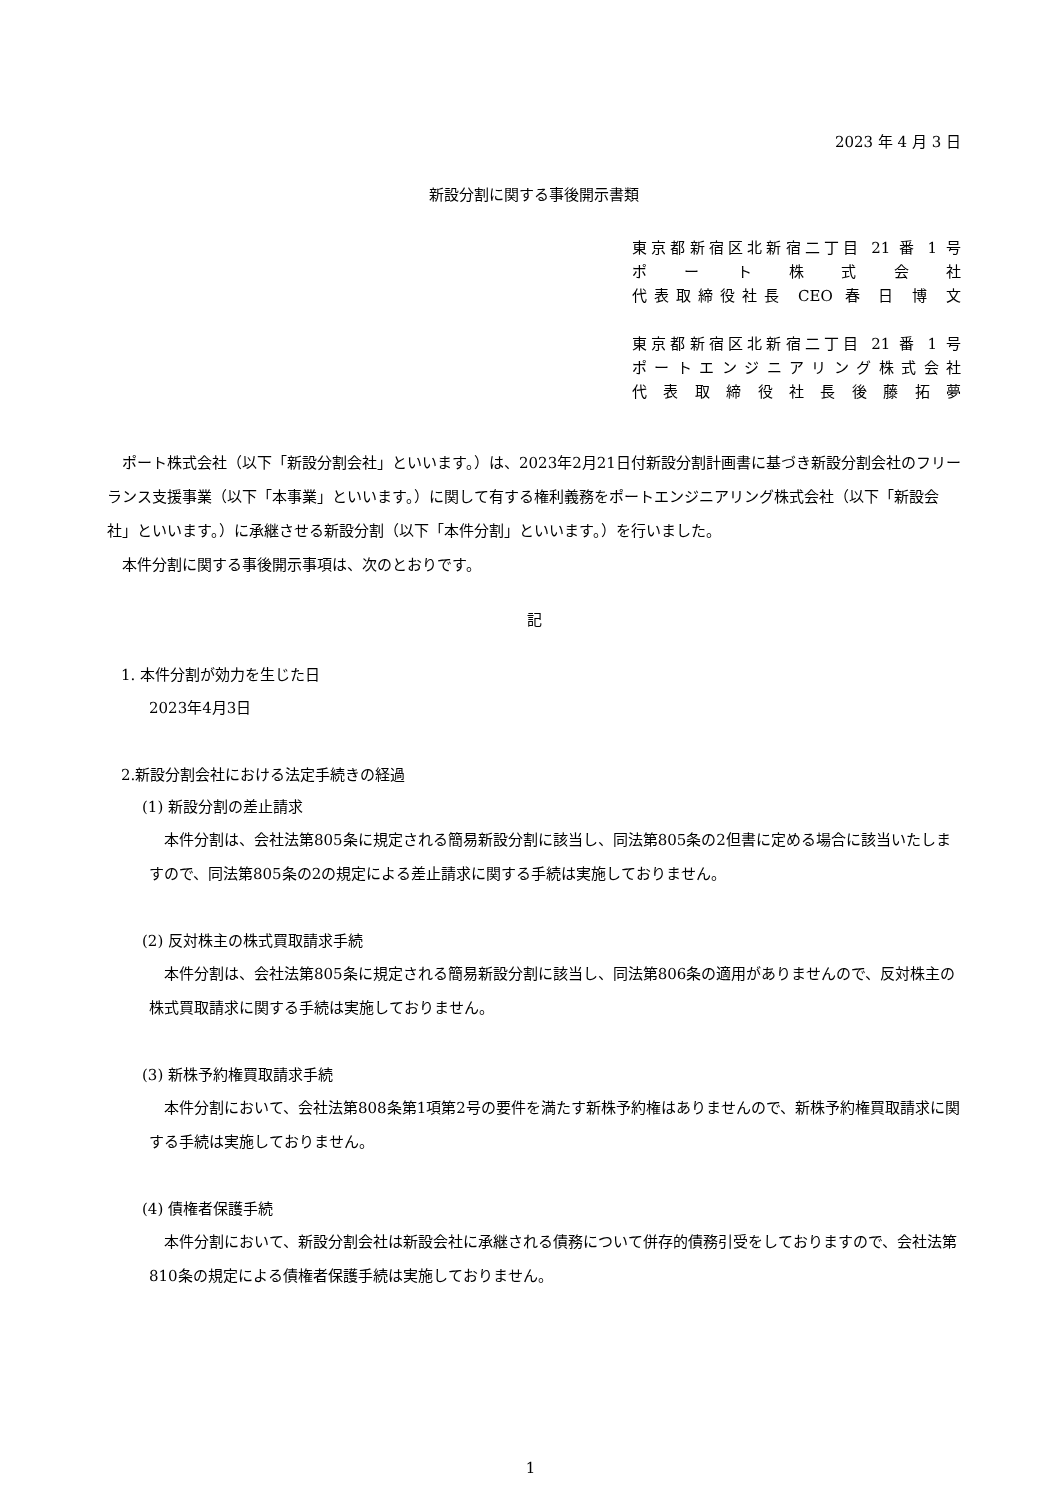2023 年 4 月 3 日
新設分割に関する事後開示書類
東京都新宿区北新宿二丁目 21 番 1 号
ポ ー ト 株 式 会 社
代表取締役社長 CEO 春 日 博 文
東京都新宿区北新宿二丁目 21 番 1 号
ポートエンジニアリング株式会社
代 表 取 締 役 社 長 後 藤 拓 夢
　ポート株式会社（以下「新設分割会社」といいます。）は、2023年2月21日付新設分割計画書に基づき新設分割会社のフリーランス支援事業（以下「本事業」といいます。）に関して有する権利義務をポートエンジニアリング株式会社（以下「新設会社」といいます。）に承継させる新設分割（以下「本件分割」といいます。）を行いました。
　本件分割に関する事後開示事項は、次のとおりです。
記
1. 本件分割が効力を生じた日
2023年4月3日
2.新設分割会社における法定手続きの経過
(1) 新設分割の差止請求
本件分割は、会社法第805条に規定される簡易新設分割に該当し、同法第805条の2但書に定める場合に該当いたしますので、同法第805条の2の規定による差止請求に関する手続は実施しておりません。
(2) 反対株主の株式買取請求手続
本件分割は、会社法第805条に規定される簡易新設分割に該当し、同法第806条の適用がありませんので、反対株主の株式買取請求に関する手続は実施しておりません。
(3) 新株予約権買取請求手続
本件分割において、会社法第808条第1項第2号の要件を満たす新株予約権はありませんので、新株予約権買取請求に関する手続は実施しておりません。
(4) 債権者保護手続
本件分割において、新設分割会社は新設会社に承継される債務について併存的債務引受をしておりますので、会社法第810条の規定による債権者保護手続は実施しておりません。
1